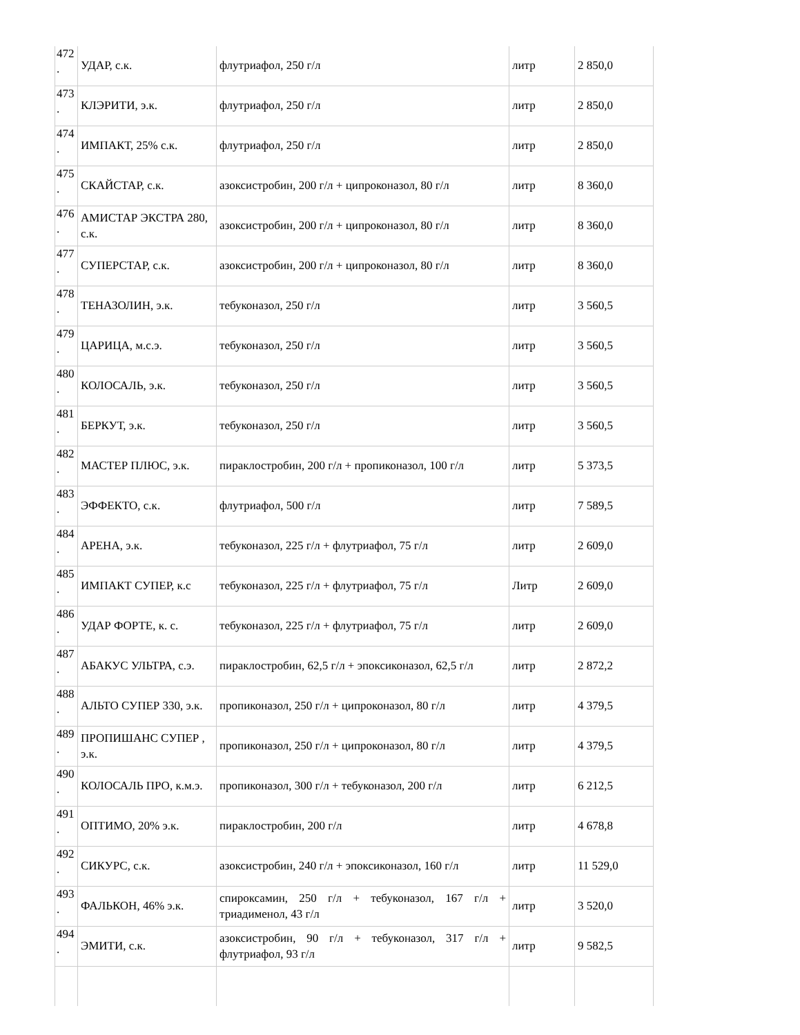| 472 . | УДАР, с.к. | флутриафол, 250 г/л | литр | 2 850,0 |
| 473 . | КЛЭРИТИ, э.к. | флутриафол, 250 г/л | литр | 2 850,0 |
| 474 . | ИМПАКТ, 25% с.к. | флутриафол, 250 г/л | литр | 2 850,0 |
| 475 . | СКАЙСТАР, с.к. | азоксистробин, 200 г/л + ципроконазол, 80 г/л | литр | 8 360,0 |
| 476 . | АМИСТАР ЭКСТРА 280, с.к. | азоксистробин, 200 г/л + ципроконазол, 80 г/л | литр | 8 360,0 |
| 477 . | СУПЕРСТАР, с.к. | азоксистробин, 200 г/л + ципроконазол, 80 г/л | литр | 8 360,0 |
| 478 . | ТЕНАЗОЛИН, э.к. | тебуконазол, 250 г/л | литр | 3 560,5 |
| 479 . | ЦАРИЦА, м.с.э. | тебуконазол, 250 г/л | литр | 3 560,5 |
| 480 . | КОЛОСАЛЬ, э.к. | тебуконазол, 250 г/л | литр | 3 560,5 |
| 481 . | БЕРКУТ, э.к. | тебуконазол, 250 г/л | литр | 3 560,5 |
| 482 . | МАСТЕР ПЛЮС, э.к. | пираклостробин, 200 г/л + пропиконазол, 100 г/л | литр | 5 373,5 |
| 483 . | ЭФФЕКТО, с.к. | флутриафол, 500 г/л | литр | 7 589,5 |
| 484 . | АРЕНА, э.к. | тебуконазол, 225 г/л + флутриафол, 75 г/л | литр | 2 609,0 |
| 485 . | ИМПАКТ СУПЕР, к.с | тебуконазол, 225 г/л + флутриафол, 75 г/л | Литр | 2 609,0 |
| 486 . | УДАР ФОРТЕ, к. с. | тебуконазол, 225 г/л + флутриафол, 75 г/л | литр | 2 609,0 |
| 487 . | АБАКУС УЛЬТРА, с.э. | пираклостробин, 62,5 г/л + эпоксиконазол, 62,5 г/л | литр | 2 872,2 |
| 488 . | АЛЬТО СУПЕР 330, э.к. | пропиконазол, 250 г/л + ципроконазол, 80 г/л | литр | 4 379,5 |
| 489 . | ПРОПИШАНС СУПЕР , э.к. | пропиконазол, 250 г/л + ципроконазол, 80 г/л | литр | 4 379,5 |
| 490 . | КОЛОСАЛЬ ПРО, к.м.э. | пропиконазол, 300 г/л + тебуконазол, 200 г/л | литр | 6 212,5 |
| 491 . | ОПТИМО, 20% э.к. | пираклостробин, 200 г/л | литр | 4 678,8 |
| 492 . | СИКУРС, с.к. | азоксистробин, 240 г/л + эпоксиконазол, 160 г/л | литр | 11 529,0 |
| 493 . | ФАЛЬКОН, 46% э.к. | спироксамин, 250 г/л + тебуконазол, 167 г/л + триадименол, 43 г/л | литр | 3 520,0 |
| 494 . | ЭМИТИ, с.к. | азоксистробин, 90 г/л + тебуконазол, 317 г/л + флутриафол, 93 г/л | литр | 9 582,5 |